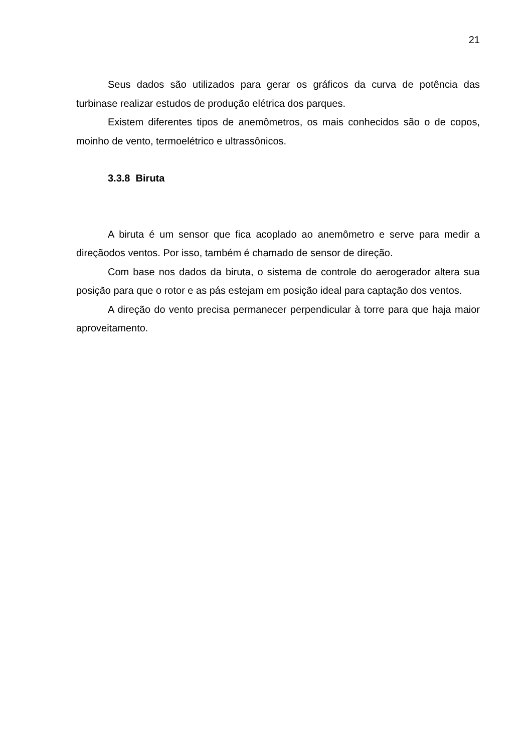21
Seus dados são utilizados para gerar os gráficos da curva de potência das turbinase realizar estudos de produção elétrica dos parques.
Existem diferentes tipos de anemômetros, os mais conhecidos são o de copos, moinho de vento, termoelétrico e ultrassônicos.
3.3.8 Biruta
A biruta é um sensor que fica acoplado ao anemômetro e serve para medir a direçãodos ventos. Por isso, também é chamado de sensor de direção.
Com base nos dados da biruta, o sistema de controle do aerogerador altera sua posição para que o rotor e as pás estejam em posição ideal para captação dos ventos.
A direção do vento precisa permanecer perpendicular à torre para que haja maior aproveitamento.